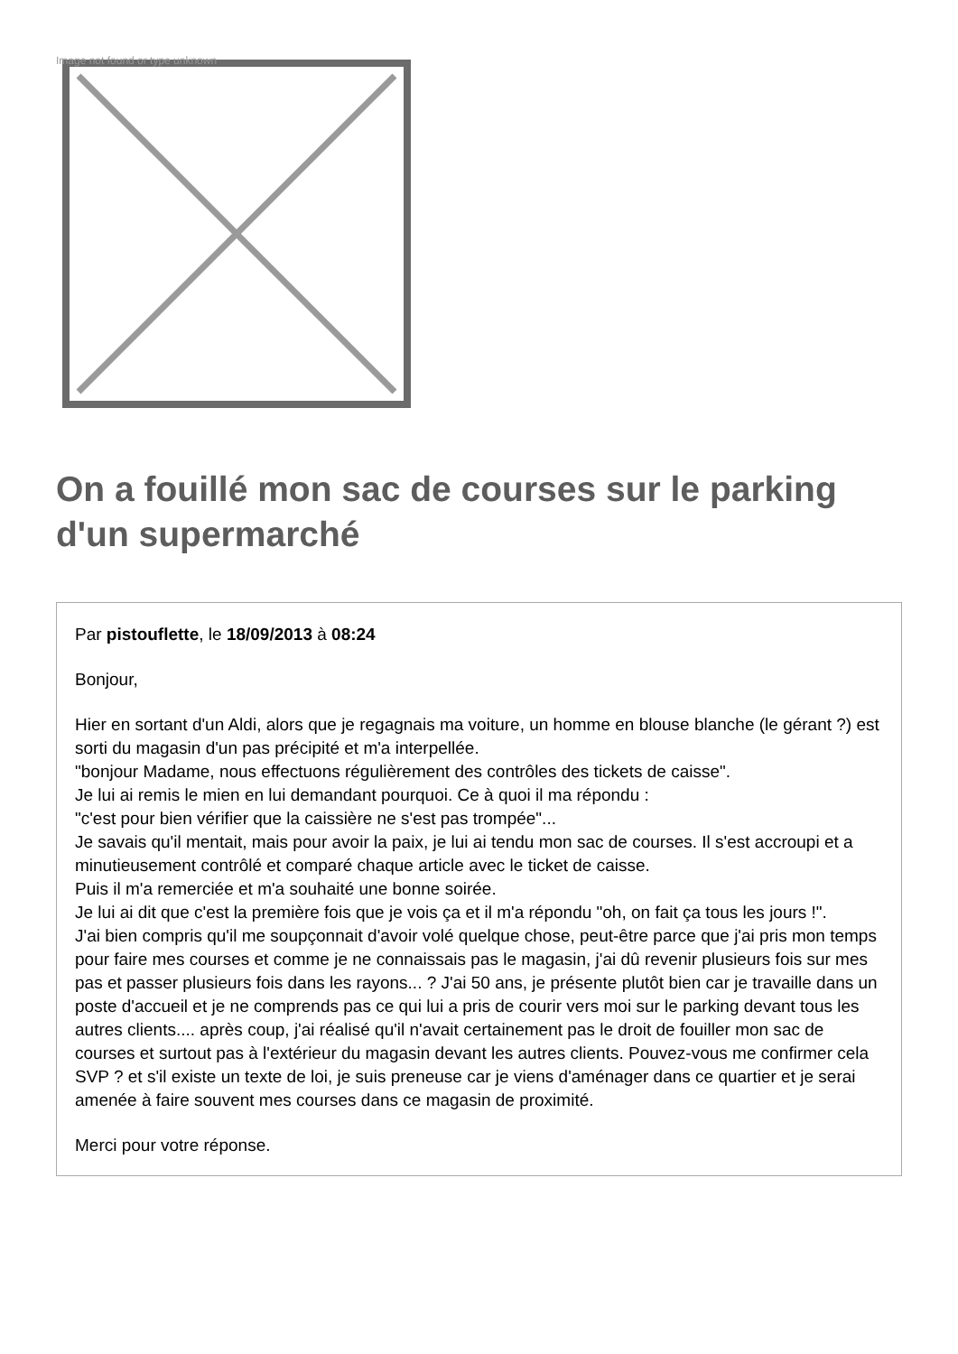Image not found or type unknown
On a fouillé mon sac de courses sur le parking d'un supermarché
Par pistouflette, le 18/09/2013 à 08:24
Bonjour,
Hier en sortant d'un Aldi, alors que je regagnais ma voiture, un homme en blouse blanche (le gérant ?) est sorti du magasin d'un pas précipité et m'a interpellée.
"bonjour Madame, nous effectuons régulièrement des contrôles des tickets de caisse".
Je lui ai remis le mien en lui demandant pourquoi. Ce à quoi il ma répondu :
"c'est pour bien vérifier que la caissière ne s'est pas trompée"...
Je savais qu'il mentait, mais pour avoir la paix, je lui ai tendu mon sac de courses. Il s'est accroupi et a minutieusement contrôlé et comparé chaque article avec le ticket de caisse.
Puis il m'a remerciée et m'a souhaité une bonne soirée.
Je lui ai dit que c'est la première fois que je vois ça et il m'a répondu "oh, on fait ça tous les jours !".
J'ai bien compris qu'il me soupçonnait d'avoir volé quelque chose, peut-être parce que j'ai pris mon temps pour faire mes courses et comme je ne connaissais pas le magasin, j'ai dû revenir plusieurs fois sur mes pas et passer plusieurs fois dans les rayons... ? J'ai 50 ans, je présente plutôt bien car je travaille dans un poste d'accueil et je ne comprends pas ce qui lui a pris de courir vers moi sur le parking devant tous les autres clients.... après coup, j'ai réalisé qu'il n'avait certainement pas le droit de fouiller mon sac de courses et surtout pas à l'extérieur du magasin devant les autres clients. Pouvez-vous me confirmer cela SVP ? et s'il existe un texte de loi, je suis preneuse car je viens d'aménager dans ce quartier et je serai amenée à faire souvent mes courses dans ce magasin de proximité.
Merci pour votre réponse.